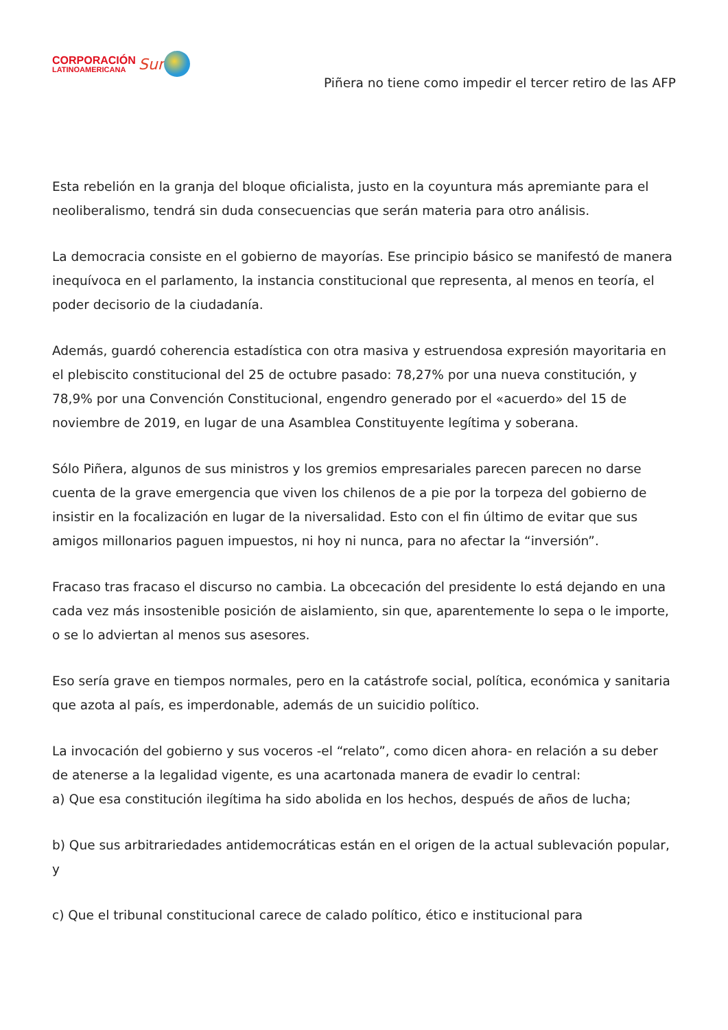CORPORACIÓN
LATINOAMERICANA
Sur
Piñera no tiene como impedir el tercer retiro de las AFP
Esta rebelión en la granja del bloque oficialista, justo en la coyuntura más apremiante para el neoliberalismo, tendrá sin duda consecuencias que serán materia para otro análisis.
La democracia consiste en el gobierno de mayorías. Ese principio básico se manifestó de manera inequívoca en el parlamento, la instancia constitucional que representa, al menos en teoría, el poder decisorio de la ciudadanía.
Además, guardó coherencia estadística con otra masiva y estruendosa expresión mayoritaria en el plebiscito constitucional del 25 de octubre pasado: 78,27% por una nueva constitución, y 78,9% por una Convención Constitucional, engendro generado por el «acuerdo» del 15 de noviembre de 2019, en lugar de una Asamblea Constituyente legítima y soberana.
Sólo Piñera, algunos de sus ministros y los gremios empresariales parecen parecen no darse cuenta de la grave emergencia que viven los chilenos de a pie por la torpeza del gobierno de insistir en la focalización en lugar de la niversalidad. Esto con el fin último de evitar que sus amigos millonarios paguen impuestos, ni hoy ni nunca, para no afectar la “inversión”.
Fracaso tras fracaso el discurso no cambia. La obcecación del presidente lo está dejando en una cada vez más insostenible posición de aislamiento, sin que, aparentemente lo sepa o le importe, o se lo adviertan al menos sus asesores.
Eso sería grave en tiempos normales, pero en la catástrofe social, política, económica y sanitaria que azota al país, es imperdonable, además de un suicidio político.
La invocación del gobierno y sus voceros -el “relato”, como dicen ahora- en relación a su deber de atenerse a la legalidad vigente, es una acartonada manera de evadir lo central:
a) Que esa constitución ilegítima ha sido abolida en los hechos, después de años de lucha;
b) Que sus arbitrariedades antidemocráticas están en el origen de la actual sublevación popular, y
c) Que el tribunal constitucional carece de calado político, ético e institucional para